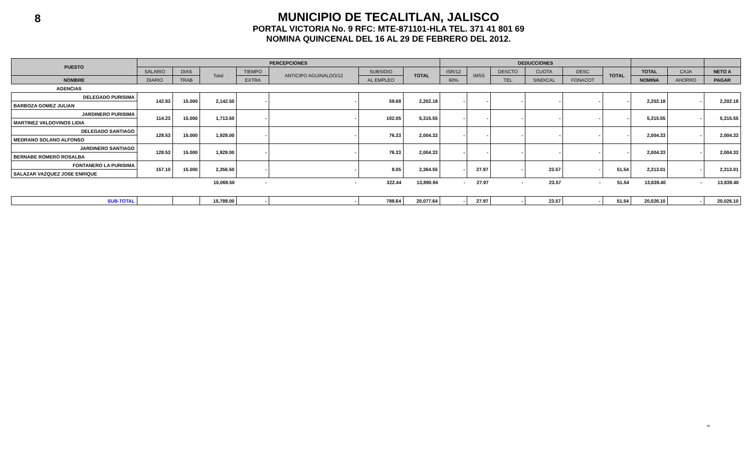8
MUNICIPIO DE TECALITLAN, JALISCO
PORTAL VICTORIA No. 9 RFC: MTE-871101-HLA TEL. 371 41 801 69
NOMINA QUINCENAL DEL 16 AL 29 DE FEBRERO DEL 2012.
| PUESTO | PERCEPCIONES | | | | | | | DEDUCCIONES | | | | | | | | |
| --- | --- | --- | --- | --- | --- | --- | --- | --- | --- | --- | --- | --- | --- | --- | --- | --- |
| | SALARIO | DIAS | Total | TIEMPO | ANTICIPO AGUINALDO/12 | SUBSIDIO | TOTAL | ISR/12 | IMSS | DESCTO | CUOTA | DESC | TOTAL | TOTAL | CAJA | NETO A |
| NOMBRE | DIARIO | TRAB | | EXTRA | | AL EMPLEO | | 60% | | TEL | SINDICAL | FONACOT | | NOMINA | AHORRO | PAGAR |
| AGENCIAS | | | | | | | | | | | | | | | | |
| DELEGADO PURISIMA | 142.83 | 15.000 | 2,142.50 | - | - | 59.68 | 2,202.18 | - | - | - | - | - | - | 2,202.18 | - | 2,202.18 |
| BARBOZA GOMEZ JULIAN | | | | | | | | | | | | | | | | |
| JARDINERO PURISIMA | 114.23 | 15.000 | 1,713.50 | - | - | 102.05 | 5,315.55 | - | - | - | - | - | - | 5,315.55 | - | 5,315.55 |
| MARTINEZ VALDOVINOS LIDIA | | | | | | | | | | | | | | | | |
| DELEGADO SANTIAGO | 128.53 | 15.000 | 1,928.00 | - | - | 76.33 | 2,004.33 | - | - | - | - | - | - | 2,004.33 | - | 2,004.33 |
| MEDRANO SOLANO ALFONSO | | | | | | | | | | | | | | | | |
| JARDINERO SANTIAGO | 128.53 | 15.000 | 1,928.00 | - | - | 76.33 | 2,004.33 | - | - | - | - | - | - | 2,004.33 | - | 2,004.33 |
| BERNABE ROMERO ROSALBA | | | | | | | | | | | | | | | | |
| FONTANERO LA PURISIMA | 157.10 | 15.000 | 2,356.50 | - | - | 8.05 | 2,364.55 | - | 27.97 | - | 23.57 | - | 51.54 | 2,313.01 | - | 2,313.01 |
| SALAZAR VAZQUEZ JOSE ENRIQUE | | | | | | | | | | | | | | | | |
| | | | 10,068.50 | - | - | 322.44 | 13,890.94 | - | 27.97 | - | 23.57 | - | 51.54 | 13,839.40 | - | 13,839.40 |
| SUB-TOTAL | | | 15,789.00 | - | - | 788.64 | 20,077.64 | - | 27.97 | - | 23.57 | - | 51.54 | 20,026.10 | - | 20,026.10 |
25